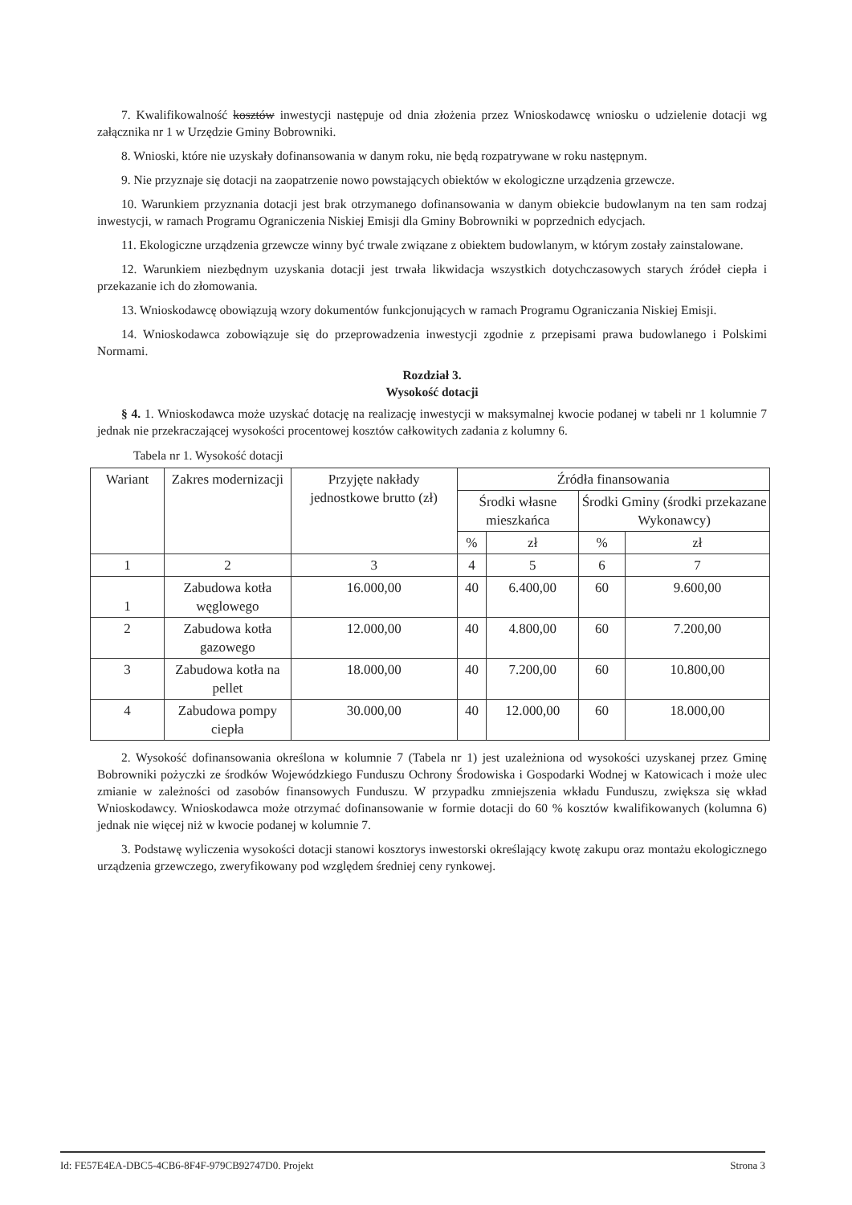7. Kwalifikowalność kosztów inwestycji następuje od dnia złożenia przez Wnioskodawcę wniosku o udzielenie dotacji wg załącznika nr 1 w Urzędzie Gminy Bobrowniki.
8. Wnioski, które nie uzyskały dofinansowania w danym roku, nie będą rozpatrywane w roku następnym.
9. Nie przyznaje się dotacji na zaopatrzenie nowo powstających obiektów w ekologiczne urządzenia grzewcze.
10. Warunkiem przyznania dotacji jest brak otrzymanego dofinansowania w danym obiekcie budowlanym na ten sam rodzaj inwestycji, w ramach Programu Ograniczenia Niskiej Emisji dla Gminy Bobrowniki w poprzednich edycjach.
11. Ekologiczne urządzenia grzewcze winny być trwale związane z obiektem budowlanym, w którym zostały zainstalowane.
12. Warunkiem niezbędnym uzyskania dotacji jest trwała likwidacja wszystkich dotychczasowych starych źródeł ciepła i przekazanie ich do złomowania.
13. Wnioskodawcę obowiązują wzory dokumentów funkcjonujących w ramach Programu Ograniczania Niskiej Emisji.
14. Wnioskodawca zobowiązuje się do przeprowadzenia inwestycji zgodnie z przepisami prawa budowlanego i Polskimi Normami.
Rozdział 3.
Wysokość dotacji
§ 4. 1. Wnioskodawca może uzyskać dotację na realizację inwestycji w maksymalnej kwocie podanej w tabeli nr 1 kolumnie 7 jednak nie przekraczającej wysokości procentowej kosztów całkowitych zadania z kolumny 6.
Tabela nr 1. Wysokość dotacji
| Wariant | Zakres modernizacji | Przyjęte nakłady jednostkowe brutto (zł) | Źródła finansowania | | | |
| --- | --- | --- | --- | --- | --- | --- |
| | | | Środki własne mieszkańca | | Środki Gminy (środki przekazane Wykonawcy) | |
| | | | % | zł | % | zł |
| 1 | 2 | 3 | 4 | 5 | 6 | 7 |
| 1 | Zabudowa kotła węglowego | 16.000,00 | 40 | 6.400,00 | 60 | 9.600,00 |
| 2 | Zabudowa kotła gazowego | 12.000,00 | 40 | 4.800,00 | 60 | 7.200,00 |
| 3 | Zabudowa kotła na pellet | 18.000,00 | 40 | 7.200,00 | 60 | 10.800,00 |
| 4 | Zabudowa pompy ciepła | 30.000,00 | 40 | 12.000,00 | 60 | 18.000,00 |
2. Wysokość dofinansowania określona w kolumnie 7 (Tabela nr 1) jest uzależniona od wysokości uzyskanej przez Gminę Bobrowniki pożyczki ze środków Wojewódzkiego Funduszu Ochrony Środowiska i Gospodarki Wodnej w Katowicach i może ulec zmianie w zależności od zasobów finansowych Funduszu. W przypadku zmniejszenia wkładu Funduszu, zwiększa się wkład Wnioskodawcy. Wnioskodawca może otrzymać dofinansowanie w formie dotacji do 60 % kosztów kwalifikowanych (kolumna 6) jednak nie więcej niż w kwocie podanej w kolumnie 7.
3. Podstawę wyliczenia wysokości dotacji stanowi kosztorys inwestorski określający kwotę zakupu oraz montażu ekologicznego urządzenia grzewczego, zweryfikowany pod względem średniej ceny rynkowej.
Id: FE57E4EA-DBC5-4CB6-8F4F-979CB92747D0. Projekt Strona 3